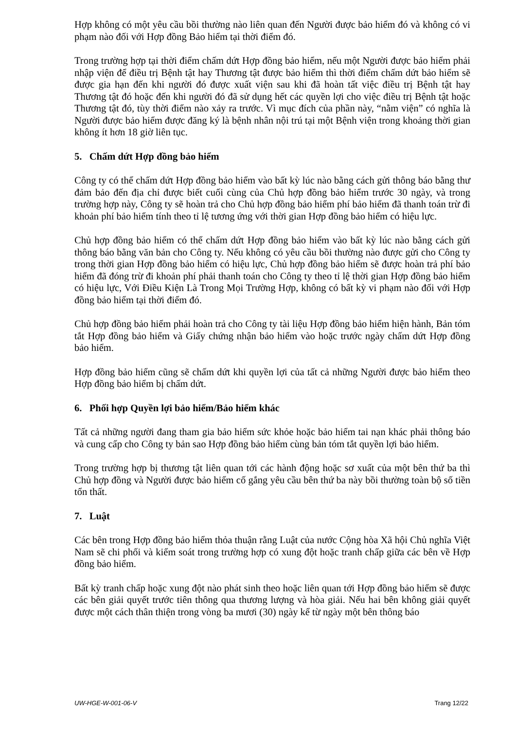Hợp không có một yêu cầu bồi thường nào liên quan đến Người được bảo hiểm đó và không có vi phạm nào đối với Hợp đồng Bảo hiểm tại thời điểm đó.
Trong trường hợp tại thời điểm chấm dứt Hợp đồng bảo hiểm, nếu một Người được bảo hiểm phải nhập viện để điều trị Bệnh tật hay Thương tật được bảo hiểm thì thời điểm chấm dứt bảo hiểm sẽ được gia hạn đến khi người đó được xuất viện sau khi đã hoàn tất việc điều trị Bệnh tật hay Thương tật đó hoặc đến khi người đó đã sử dụng hết các quyền lợi cho việc điều trị Bệnh tật hoặc Thương tật đó, tùy thời điểm nào xảy ra trước. Vì mục đích của phần này, “nằm viện” có nghĩa là Người được bảo hiểm được đăng ký là bệnh nhân nội trú tại một Bệnh viện trong khoảng thời gian không ít hơn 18 giờ liên tục.
5. Chấm dứt Hợp đồng bảo hiểm
Công ty có thể chấm dứt Hợp đồng bảo hiểm vào bất kỳ lúc nào bằng cách gửi thông báo bằng thư đảm bảo đến địa chỉ được biết cuối cùng của Chủ hợp đồng bảo hiểm trước 30 ngày, và trong trường hợp này, Công ty sẽ hoàn trả cho Chủ hợp đồng bảo hiểm phí bảo hiểm đã thanh toán trừ đi khoản phí bảo hiểm tính theo tỉ lệ tương ứng với thời gian Hợp đồng bảo hiểm có hiệu lực.
Chủ hợp đồng bảo hiểm có thể chấm dứt Hợp đồng bảo hiểm vào bất kỳ lúc nào bằng cách gửi thông báo bằng văn bản cho Công ty. Nếu không có yêu cầu bồi thường nào được gửi cho Công ty trong thời gian Hợp đồng bảo hiểm có hiệu lực, Chủ hợp đồng bảo hiểm sẽ được hoàn trả phí bảo hiểm đã đóng trừ đi khoản phí phải thanh toán cho Công ty theo tỉ lệ thời gian Hợp đồng bảo hiểm có hiệu lực, Với Điều Kiện Là Trong Mọi Trường Hợp, không có bất kỳ vi phạm nào đối với Hợp đồng bảo hiểm tại thời điểm đó.
Chủ hợp đồng bảo hiểm phải hoàn trả cho Công ty tài liệu Hợp đồng bảo hiểm hiện hành, Bản tóm tắt Hợp đồng bảo hiểm và Giấy chứng nhận bảo hiểm vào hoặc trước ngày chấm dứt Hợp đồng bảo hiểm.
Hợp đồng bảo hiểm cũng sẽ chấm dứt khi quyền lợi của tất cả những Người được bảo hiểm theo Hợp đồng bảo hiểm bị chấm dứt.
6. Phối hợp Quyền lợi bảo hiểm/Bảo hiểm khác
Tất cả những người đang tham gia bảo hiểm sức khỏe hoặc bảo hiểm tai nạn khác phải thông báo và cung cấp cho Công ty bản sao Hợp đồng bảo hiểm cùng bản tóm tắt quyền lợi bảo hiểm.
Trong trường hợp bị thương tật liên quan tới các hành động hoặc sơ xuất của một bên thứ ba thì Chủ hợp đồng và Người được bảo hiểm cố gắng yêu cầu bên thứ ba này bồi thường toàn bộ số tiền tổn thất.
7. Luật
Các bên trong Hợp đồng bảo hiểm thỏa thuận rằng Luật của nước Cộng hòa Xã hội Chủ nghĩa Việt Nam sẽ chi phối và kiểm soát trong trường hợp có xung đột hoặc tranh chấp giữa các bên về Hợp đồng bảo hiểm.
Bất kỳ tranh chấp hoặc xung đột nào phát sinh theo hoặc liên quan tới Hợp đồng bảo hiểm sẽ được các bên giải quyết trước tiên thông qua thương lượng và hòa giải. Nếu hai bên không giải quyết được một cách thân thiện trong vòng ba mươi (30) ngày kể từ ngày một bên thông báo
UW-HGE-W-001-06-V Trang 12/22